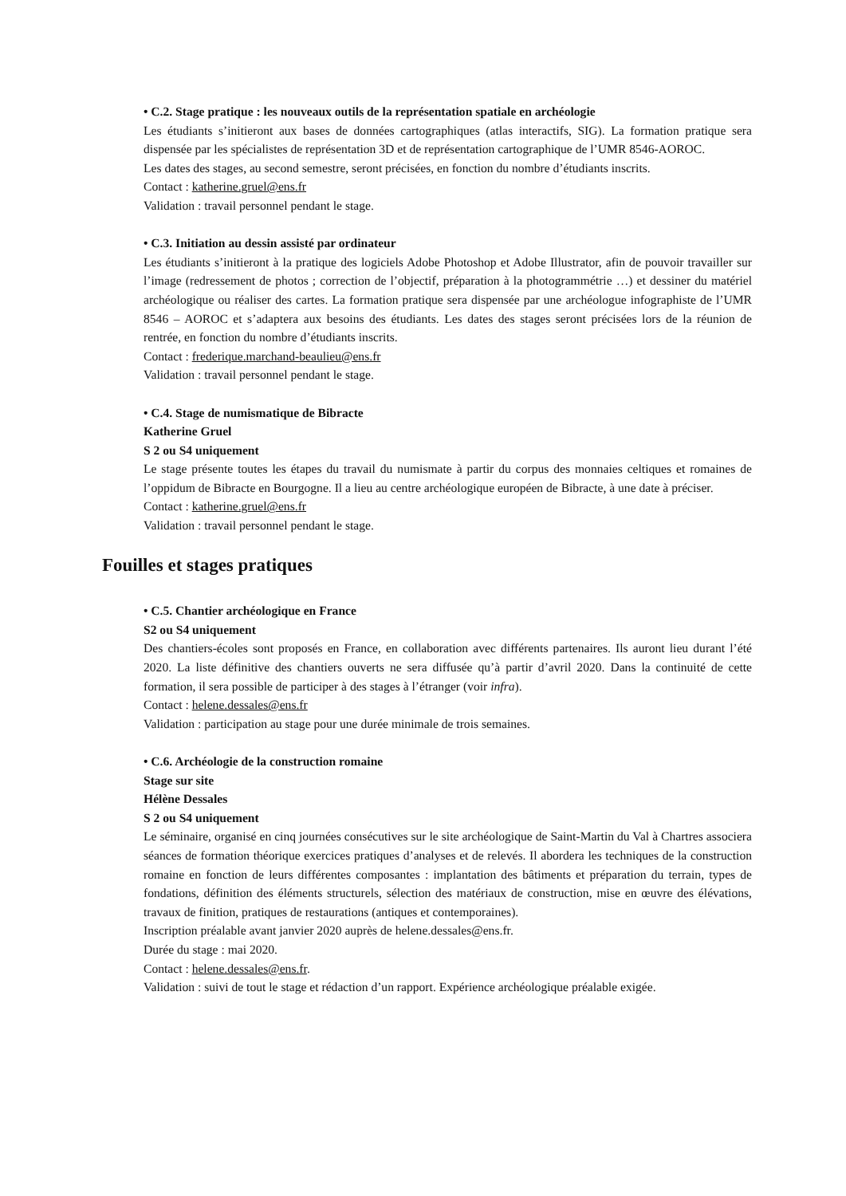• C.2. Stage pratique : les nouveaux outils de la représentation spatiale en archéologie
Les étudiants s’initieront aux bases de données cartographiques (atlas interactifs, SIG). La formation pratique sera dispensée par les spécialistes de représentation 3D et de représentation cartographique de l’UMR 8546-AOROC.
Les dates des stages, au second semestre, seront précisées, en fonction du nombre d’étudiants inscrits.
Contact : katherine.gruel@ens.fr
Validation : travail personnel pendant le stage.
• C.3. Initiation au dessin assisté par ordinateur
Les étudiants s’initieront à la pratique des logiciels Adobe Photoshop et Adobe Illustrator, afin de pouvoir travailler sur l’image (redressement de photos ; correction de l’objectif, préparation à la photogrammétrie …) et dessiner du matériel archéologique ou réaliser des cartes. La formation pratique sera dispensée par une archéologue infographiste de l’UMR 8546 – AOROC et s’adaptera aux besoins des étudiants. Les dates des stages seront précisées lors de la réunion de rentrée, en fonction du nombre d’étudiants inscrits.
Contact : frederique.marchand-beaulieu@ens.fr
Validation : travail personnel pendant le stage.
• C.4. Stage de numismatique de Bibracte
Katherine Gruel
S 2 ou S4 uniquement
Le stage présente toutes les étapes du travail du numismate à partir du corpus des monnaies celtiques et romaines de l’oppidum de Bibracte en Bourgogne. Il a lieu au centre archéologique européen de Bibracte, à une date à préciser.
Contact : katherine.gruel@ens.fr
Validation : travail personnel pendant le stage.
Fouilles et stages pratiques
• C.5. Chantier archéologique en France
S2 ou S4 uniquement
Des chantiers-écoles sont proposés en France, en collaboration avec différents partenaires. Ils auront lieu durant l’été 2020. La liste définitive des chantiers ouverts ne sera diffusée qu’à partir d’avril 2020. Dans la continuité de cette formation, il sera possible de participer à des stages à l’étranger (voir infra).
Contact : helene.dessales@ens.fr
Validation : participation au stage pour une durée minimale de trois semaines.
• C.6. Archéologie de la construction romaine
Stage sur site
Hélène Dessales
S 2 ou S4 uniquement
Le séminaire, organisé en cinq journées consécutives sur le site archéologique de Saint-Martin du Val à Chartres associera séances de formation théorique exercices pratiques d’analyses et de relevés. Il abordera les techniques de la construction romaine en fonction de leurs différentes composantes : implantation des bâtiments et préparation du terrain, types de fondations, définition des éléments structurels, sélection des matériaux de construction, mise en œuvre des élévations, travaux de finition, pratiques de restaurations (antiques et contemporaines).
Inscription préalable avant janvier 2020 auprès de helene.dessales@ens.fr.
Durée du stage : mai 2020.
Contact : helene.dessales@ens.fr.
Validation : suivi de tout le stage et rédaction d’un rapport. Expérience archéologique préalable exigée.